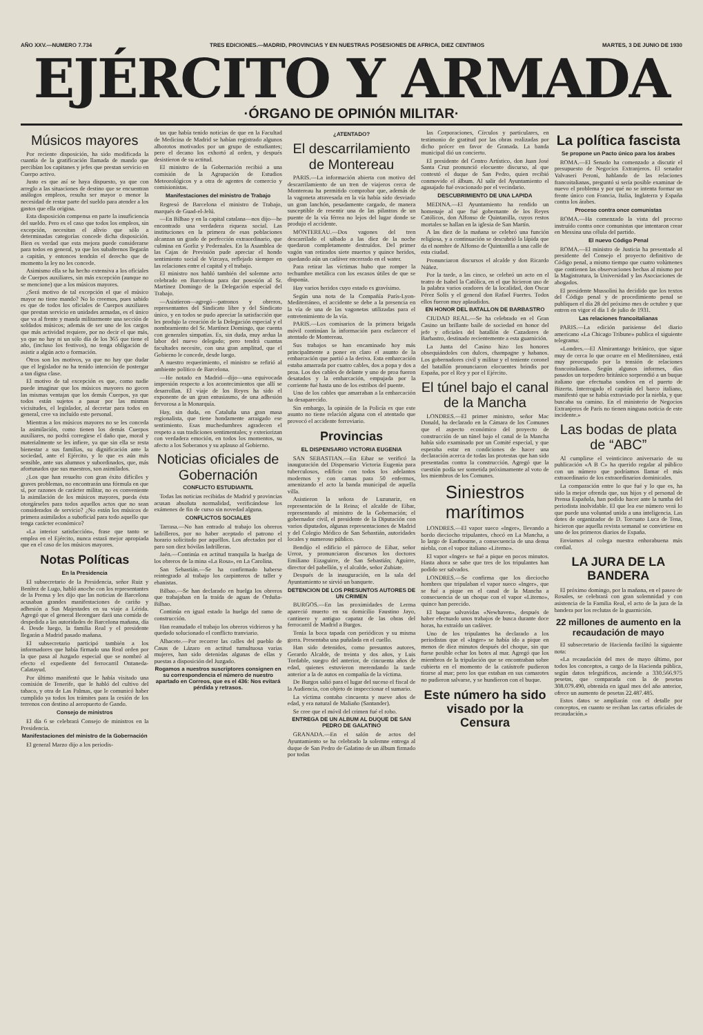AÑO XXV.—NUMERO 7.734 TRES EDICIONES.—MADRID, PROVINCIAS Y EN NUESTRAS POSESIONES DE AFRICA, DIEZ CENTIMOS MARTES, 3 DE JUNIO DE 1930
EJÉRCITO Y ARMADA
·ÓRGANO DE OPINIÓN MILITAR·
Músicos mayores
Por reciente disposición, ha sido modificada la cuantía de la gratificación llamada de mando que percibían los capitanes y jefes que prestan servicio en Cuerpo activo.
Justo es que así se haya dispuesto, ya que con arreglo a las situaciones de destino que se encuentran análogos empleos, resulta ser mayor o menor la necesidad de restar parte del sueldo para atender a los gastos que ella origina.
Esta disposición compensa en parte la insuficiencia del sueldo. Pero es el caso que todos los empleos, sin excepción, necesitan el alivio que sólo a determinadas categorías concede dicha disposición. Bien es verdad que esta mejora puede considerarse para todos en general, ya que los subalternos llegarán a capitán, y entonces tendrán el derecho que de momento la ley no les concede.
Asimismo ella se ha hecho extensiva a los oficiales de Cuerpos auxiliares, sin más excepción (aunque no se mencione) que a los músicos mayores.
¿Será motivo de tal excepción el que el músico mayor no tiene mando? No lo creemos, pues sabido es que de todos los oficiales de Cuerpos auxiliares que prestan servicio en unidades armadas, es el único que va al frente y manda militarmente una sección de soldados músicos; además de ser uno de los cargos que más actividad requiere, por no decir el que más, ya que no hay ni un sólo día de los 365 que tiene el año, (incluso los festivos), no tenga obligación de asistir a algún acto o formación.
Otros son los motivos, ya que no hay que dudar que el legislador no ha tenido intención de postergar a tan digna clase.
El motivo de tal excepción es que, como nadie puede imaginar que los músicos mayores no gocen las mismas ventajas que los demás Cuerpos, ya que todos están sujetos a pasar por las mismas vicisitudes, el legislador, al decretar para todos en general, cree va incluído este personal.
Mientras a los músicos mayores no se les conceda la asimilación, como tienen los demás Cuerpos auxiliares, no podrá corregirse el daño que, moral y materialmente se les infiere, ya que sin ella se resta bienestar a sus familias, su dignificación ante la sociedad, ante el Ejército, y lo que es aún más sensible, ante sus alumnos y subordinados, que, más afortunados que sus maestros, son asimilados.
¿Los que han resuelto con gran éxito difíciles y graves problemas, no encontrarán una fórmula en que sí, por razones de carácter militar, no es conveniente la asimilación de los músicos mayores, pueda ésta otorgárseles para todos aquellos actos que no sean considerados de servicio? ¿No están los músicos de primera asimilados a suboficial para todo aquello que tenga carácter económico?
«La interior satisfacción», frase que tanto se emplea en el Ejército, nunca estará mejor apropiada que en el caso de los músicos mayores.
Notas Políticas
En la Presidencia
El subsecretario de la Presidencia, señor Ruiz y Benítez de Lugo, habló anoche con los representantes de la Prensa y les dijo que las noticias de Barcelona acusaban grandes manifestaciones de cariño y adhesión a Sus Majestades en su viaje a Lérida. Agregó que el general Berenguer dará una comida de despedida a las autoridades de Barcelona mañana, día 4. Desde luego, la familia Real y el presidente llegarán a Madrid pasado mañana.
El subsecretario participó también a los informadores que había firmado una Real orden por la que pasa al Juzgado especial que se nombró al efecto el expediente del ferrocarril Ontaneda-Calatayud.
Por último manifestó que le había visitado una comisión de Tenerife, que le habló del cultivo del tabaco, y otra de Las Palmas, que le comunicó haber cumplido ya todos los trámites para la cesión de los terrenos con destino al aeropuerto de Gando.
Consejo de ministros
El día 6 se celebrará Consejo de ministros en la Presidencia.
Manifestaciones del ministro de la Gobernación
El general Marzo dijo a los periodis-
tas que había tenido noticias de que en la Facultad de Medicina de Madrid se habían registrado algunos alborotos motivados por un grupo de estudiantes; pero el decano los exhortó al orden, y después desistieron de su actitud.
El ministro de la Gobernación recibió a una comisión de la Agrupación de Estudios Meteorológicos y a otra de agentes de comercio y comisionistas.
Manifestaciones del ministro de Trabajo
Regresó de Barcelona el ministro de Trabajo, marqués de Guad-el-Jelú.
—En Bilbao y en la capital catalana—nos dijo—he encontrado una verdadera riqueza social. Las instituciones en la primera de esas poblaciones alcanzan un grado de perfección extraordinario, que culmina en Gorliz y Pedernales. En la Asamblea de las Cajas de Previsión pude apreciar el hondo sentimiento social de Vizcaya, reflejado siempre en las relaciones entre el capital y el trabajo.
El ministro nos habló también del solemne acto celebrado en Barcelona para dar posesión al Sr. Martínez Domingo de la Delegación especial del Trabajo.
—Asistieron—agregó—patronos y obreros, representantes del Sindicato libre y del Sindicato único, y en todos se pudo apreciar la satisfacción que les produjo la creación de la Delegación especial y el nombramiento del Sr. Martínez Domingo, que cuenta con generales simpatías. Es, sin duda, muy ardua la labor del nuevo delegado; pero tendrá cuantas facultades necesite, con una gran amplitud, que el Gobierno le concede, desde luego.
A nuestro requerimiento, el ministro se refirió al ambiente político de Barcelona.
—He notado en Madrid—dijo—una equivocada impresión respecto a los acontecimientos que allí se desarrollan. El viaje de los Reyes ha sido el exponente de un gran entusiasmo, de una adhesión fervorosa a la Monarquía.
Hay, sin duda, en Cataluña una gran masa regionalista, que tiene hondamente arraigado ese sentimiento. Esas muchedumbres agradecen el respeto a sus tradiciones sentimentales; y exteriorizan con verdadera emoción, en todos los momentos, su afecto a los Soberanos y su aplauso al Gobierno.
Noticias oficiales de Gobernación
CONFLICTO ESTUDIANTIL
Todas las noticias recibidas de Madrid y provincias acusan absoluta normalidad, verificándose los exámenes de fin de curso sin novedad alguna.
CONFLICTOS SOCIALES
Tarrasa.—No han entrado al trabajo los obreros ladrilleros, por no haber aceptado el patrono el horario solicitado por aquéllos. Los afectados por el paro son diez bóvilas ladrilleras.
Jaén.—Continúa en actitud tranquila la huelga de los obreros de la mina «La Rosa», en La Carolina.
San Sebastián.—Se ha confirmado haberse reintegrado al trabajo los carpinteros de taller y ebanistas.
Bilbao.—Se han declarado en huelga los obreros que trabajaban en la traída de aguas de Orduña-Bilbao.
Continúa en igual estado la huelga del ramo de construcción.
Han reanudado el trabajo los obreros vidrieros y ha quedado solucionado el conflicto tranviario.
Albacete.—Por recorrer las calles del pueblo de Casas de Lázaro en actitud tumultuosa varias mujeres, han sido detenidas algunas de ellas y puestas a disposición del Juzgado.
Rogamos a nuestros suscriptores consignen en su correspondencia el número de nuestro apartado en Correos, que es el 436: Nos evitará pérdida y retrasos.
¿ATENTADO?
El descarrilamiento de Montereau
PARIS.—La información abierta con motivo del descarrilamiento de un tren de viajeros cerca de Montereau ha permitido comprobar que, además de la vagoneta atravesada en la vía había sido desviado un gran lanchón, pesadamente cargado, de manera susceptible de resentir una de las pilastras de un puente de la vía férrea no lejos del lugar donde se produjo el accidente.
MONTEREAU.—Dos vagones del tren descarrilado el sábado a las diez de la noche quedaron completamente destruídos. Del primer vagón van retirados siete muertos y quince heridos, quedando aún un cadáver encerrado en el water.
Para retirar las víctimas hubo que romper la techumbre metálica con los escasos útiles de que se disponía.
Hay varios heridos cuyo estado es gravísimo.
Según una nota de la Compañía París-Lyon-Mediterráneo, el accidente se debe a la presencia en la vía de una de las vagonetas utilizadas para el entretenimiento de la vía.
PARIS.—Los comisarios de la primera brigada móvil continúan la información para esclarecer el atentado de Montereau.
Sus trabajos se han encaminado hoy más principalmente a poner en claro el asunto de la embarcación que partió a la deriva. Esta embarcación estaba amarrada por cuatro cables, dos a popa y dos a proa. Los dos cables de delante y uno de proa fueron desatados y la embarcación, empujada por la corriente fué hasta uno de los estribos del puente.
Uno de los cables que amarraban a la embarcación ha desaparecido.
Sin embargo, la opinión de la Policía es que este asunto no tiene relación alguna con el atentado que provocó el accidente ferroviario.
Provincias
EL DISPENSARIO VICTORIA EUGENIA
SAN SEBASTIAN.—En Eibar se verificó la inauguración del Dispensario Victoria Eugenia para tuberculosos, edificio con todos los adelantos modernos y con camas para 50 enfermos, amenizando el acto la banda municipal de aquella villa.
Asistieron la señora de Luzunariz, en representación de la Reina; el alcalde de Eibar, representando al ministro de la Gobernación; el gobernador civil, el presidente de la Diputación con varios diputados, algunas representaciones de Madrid y del Colegio Médico de San Sebastián, autoridades locales y numeroso público.
Bendijo el edificio el párroco de Eibar, señor Urroz, y pronunciaron discursos los doctores Emiliano Eizaguirre, de San Sebastián; Aguirre, director del pabellón, y el alcalde, señor Zubiate.
Después de la inauguración, en la sala del Ayuntamiento se sirvió un banquete.
DETENCION DE LOS PRESUNTOS AUTORES DE UN CRIMEN
BURGOS.—En las proximidades de Lerma apareció muerto en su domicilio Faustino Jayo, cantinero y antiguo capataz de las obras del ferrocarril de Madrid a Burgos.
Tenía la boca tapada con periódicos y su misma gorra. Presentaba una puñalada en el cuello.
Han sido detenidos, como presuntos autores, Gerardo Alcalde, de treinta y dos años, y Luis Tordable, suegro del anterior, de cincuenta años de edad, quienes estuvieron merendando la tarde anterior a la de autos en compañía de la víctima.
De Burgos salió para el lugar del suceso el fiscal de la Audiencia, con objeto de inspeccionar el sumario.
La víctima contaba cincuenta y nueve años de edad, y era natural de Maliaño (Santander).
Se cree que el móvil del crimen fué el robo.
ENTREGA DE UN ALBUM AL DUQUE DE SAN PEDRO DE GALATINO
GRANADA.—En el salón de actos del Ayuntamiento se ha celebrado la solemne entrega al duque de San Pedro de Galatino de un álbum firmado por todas
las Corporaciones, Círculos y particulares, en testimonio de gratitud por las obras realizadas por dicho prócer en favor de Granada. La banda municipal dió un concierto.
El presidente del Centro Artístico, don Juan José Santa Cruz pronunció elocuente discurso, al que contestó el duque de San Pedro, quien recibió conmovido el álbum. Al salir del Ayuntamiento el agasajado fué ovacionado por el vecindario.
DESCUBRIMIENTO DE UNA LAPIDA
MEDINA.—El Ayuntamiento ha rendido un homenaje al que fué gobernante de los Reyes Católicos, don Alfonso de Quintanilla, cuyos restos mortales se hallan en la iglesia de San Martín.
A las diez de la mañana se celebró una función religiosa, y a continuación se descubrió la lápida que da el nombre de Alfonso de Quintanilla a una calle de esta ciudad.
Pronunciaron discursos el alcalde y don Ricardo Núñez.
Por la tarde, a las cinco, se celebró un acto en el teatro de Isabel la Católica, en el que hicieron uso de la palabra varios oradores de la localidad, don Oscar Pérez Solís y el general don Rafael Fuertes. Todos ellos fueron muy aplaudidos.
EN HONOR DEL BATALLON DE BARBASTRO
CIUDAD REAL.—Se ha celebrado en el Gran Casino un brillante baile de sociedad en honor del jefe y oficiales del batallón de Cazadores de Barbastro, destinado recientemente a esta guarnición.
La Junta del Casino hizo los honores obsequiándoles con dulces, champagne y habanos. Los gobernadores civil y militar y el teniente coronel del batallón pronunciaron elocuentes brindis por España, por el Rey y por el Ejército.
El túnel bajo el canal de la Mancha
LONDRES.—El primer ministro, señor Mac Donald, ha declarado en la Cámara de los Comunes que el aspecto económico del proyecto de construcción de un túnel bajo el canal de la Mancha había sido examinado por un Comité especial, y que esperaba estar en condiciones de hacer una declaración acerca de todas las protestas que han sido presentadas contra la construcción. Agregó que la cuestión podía ser sometida próximamente al voto de los miembros de los Comunes.
Siniestros marítimos
LONDRES.—El vapor sueco «Inger», llevando a bordo dieciocho tripulantes, chocó en La Mancha, a lo largo de Eastbourne, a consecuencia de una densa niebla, con el vapor italiano «Literno».
El vapor «Inger» se fué a pique en pocos minutos. Hasta ahora se sabe que tres de los tripulantes han podido ser salvados.
LONDRES.—Se confirma que los dieciocho hombres que tripulaban el vapor sueco «Inger», que se fué a pique en el canal de la Mancha a consecuencia de un choque con el vapor «Literno», quince han perecido.
El buque salvavidas «Newhaven», después de haber efectuado unos trabajos de busca durante doce horas, ha extraído un cadáver.
Uno de los tripulantes ha declarado a los periodistas que el «Inger» se había ido a pique en menos de diez minutos después del choque, sin que fuese posible echar los botes al mar. Agregó que los miembros de la tripulación que se encontraban sobre cubierta en el momento de la catástrofe pudieron tirarse al mar; pero los que estaban en sus camarotes no pudieron salvarse, y se hundieron con el buque.
Este número ha sido visado por la Censura
La política fascista
Se propone un Pacto único para los árabes
ROMA.—El Senado ha comenzado a discutir el presupuesto de Negocios Extranjeros. El senador Valvaseri Peroni, hablando de las relaciones francoitalianas, preguntó si sería posible examinar de nuevo el problema y por qué no se intenta formar un frente único con Francia, Italia, Inglaterra y España contra los árabes.
Proceso contra once comunistas
ROMA.—Ha comenzado la vista del proceso instruído contra once comunistas que intentaron crear en Messina una célula del partido.
El nuevo Código Penal
ROMA.—El ministro de Justicia ha presentado al presidente del Consejo el proyecto definitivo de Código penal, a mismo tiempo que cuatro volúmenes que contienen las observaciones hechas al mismo por la Magistratura, la Universidad y las Asociaciones de abogados.
El presidente Mussolini ha decidido que los textos del Código penal y de procedimiento penal se publiquen el día 28 del próximo mes de octubre y que entren en vigor el día 1 de julio de 1931.
Las relaciones francoitalianas
PARIS.—La edición parisiense del diario americano «La Chicago Tribune» publica el siguiente telegrama:
«Londres.—El Almirantazgo británico, que sigue muy de cerca lo que ocurre en el Mediterráneo, está muy preocupado por la tensión de relaciones francoitalianas. Según algunos informes, días pasados un torpedero británico sorprendió a un buque italiano que efectuaba sondeos en el puerto de Bizerta. Interrogado el capitán del barco italiano, manifestó que se había extraviado por la niebla, y que buscaba su camino. En el ministerio de Negocios Extranjeros de París no tienen ninguna noticia de este incidente.»
Las bodas de plata de “ABC”
Al cumplirse el veinticinco aniversario de su publicación «A B C» ha querido regalar al público con un número que podríamos llamar el más extraordinario de los extraordinarios dominicales.
La comparación entre lo que fué y lo que es, ha sido la mejor ofrenda que, sus hijos y el personal de Prensa Española, han podido hacer ante la tumba del periodista inolvidable. El que lea ese número verá lo que puede una voluntad unida a una inteligencia. Las dotes de organizador de D. Torcuato Luca de Tena, hicieron que aquella revista semanal se convirtiese en uno de los primeros diarios de España.
Enviamos al colega nuestra enhorabuena más cordial.
LA JURA DE LA BANDERA
El próximo domingo, por la mañana, en el paseo de Rosales, se celebrará con gran solemnidad y con asistencia de la Familia Real, el acto de la jura de la bandera por los reclutas de la guarnición.
22 millones de aumento en la recaudación de mayo
El subsecretario de Hacienda facilitó la siguiente nota:
«La recaudación del mes de mayo último, por todos los conceptos, a cargo de la Hacienda pública, según datos telegráficos, asciende a 330.566.975 pesetas, que comparada con la de pesetas 308.079.490, obtenida en igual mes del año anterior, ofrece un aumento de pesetas 22.487.485.
Estos datos se ampliarán con el detalle por conceptos, en cuanto se reciban las cartas oficiales de recaudación.»